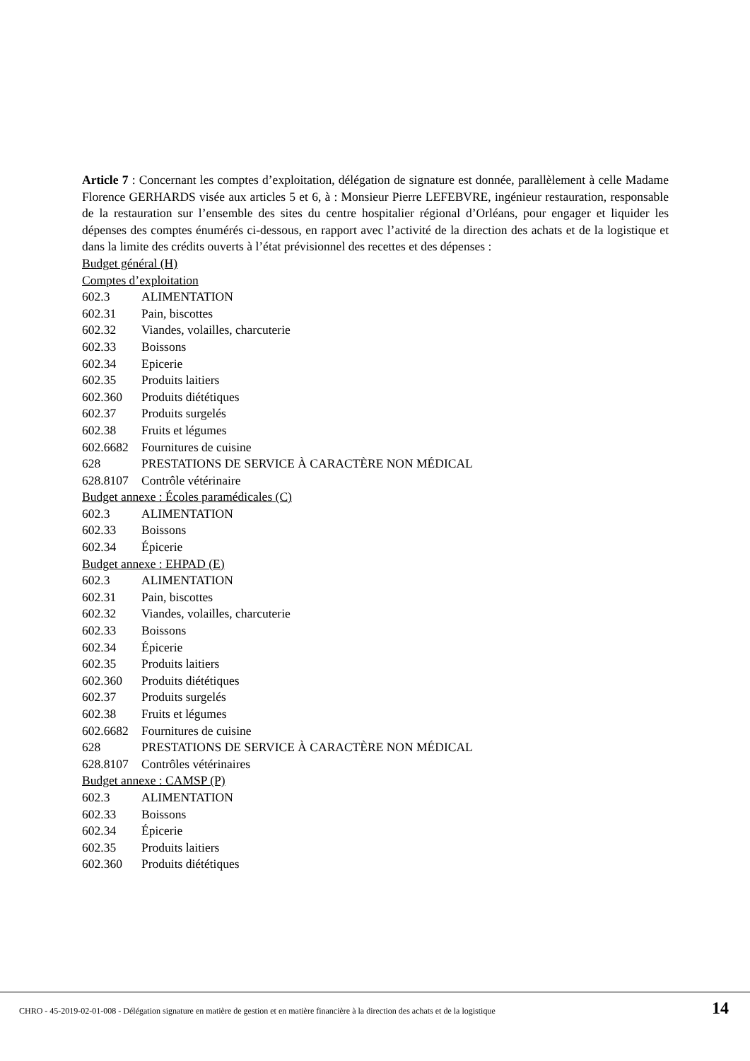Article 7 : Concernant les comptes d’exploitation, délégation de signature est donnée, parallèlement à celle Madame Florence GERHARDS visée aux articles 5 et 6, à : Monsieur Pierre LEFEBVRE, ingénieur restauration, responsable de la restauration sur l’ensemble des sites du centre hospitalier régional d’Orléans, pour engager et liquider les dépenses des comptes énumérés ci-dessous, en rapport avec l’activité de la direction des achats et de la logistique et dans la limite des crédits ouverts à l’état prévisionnel des recettes et des dépenses :
Budget général (H)
Comptes d’exploitation
602.3 ALIMENTATION
602.31 Pain, biscottes
602.32 Viandes, volailles, charcuterie
602.33 Boissons
602.34 Epicerie
602.35 Produits laitiers
602.360 Produits diététiques
602.37 Produits surgelés
602.38 Fruits et légumes
602.6682 Fournitures de cuisine
628 PRESTATIONS DE SERVICE À CARACTÈRE NON MÉDICAL
628.8107 Contrôle vétérinaire
Budget annexe : Écoles paramédicales (C)
602.3 ALIMENTATION
602.33 Boissons
602.34 Épicerie
Budget annexe : EHPAD (E)
602.3 ALIMENTATION
602.31 Pain, biscottes
602.32 Viandes, volailles, charcuterie
602.33 Boissons
602.34 Épicerie
602.35 Produits laitiers
602.360 Produits diététiques
602.37 Produits surgelés
602.38 Fruits et légumes
602.6682 Fournitures de cuisine
628 PRESTATIONS DE SERVICE À CARACTÈRE NON MÉDICAL
628.8107 Contrôles vétérinaires
Budget annexe : CAMSP (P)
602.3 ALIMENTATION
602.33 Boissons
602.34 Épicerie
602.35 Produits laitiers
602.360 Produits diététiques
CHRO - 45-2019-02-01-008 - Délégation signature en matière de gestion et en matière financière à la direction des achats et de la logistique
14